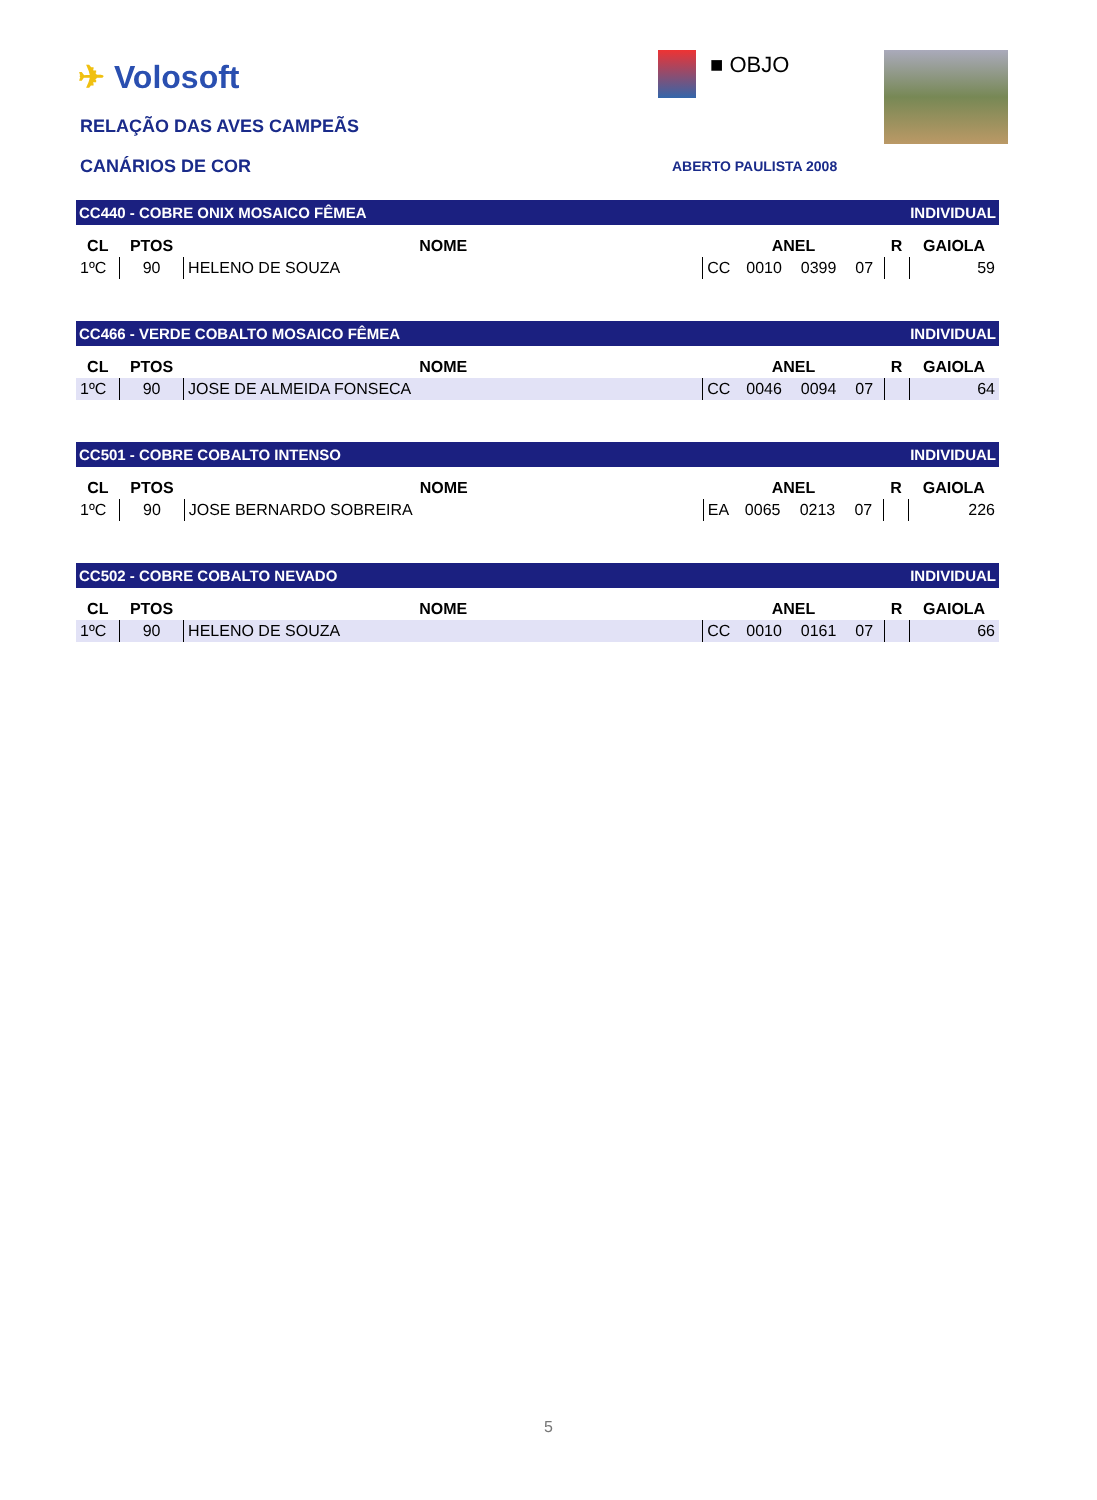✈ Volosoft ■ OBJO
RELAÇÃO DAS AVES CAMPEÃS
CANÁRIOS DE COR ABERTO PAULISTA 2008
| CC440 - COBRE ONIX MOSAICO FÊMEA | | | | | | | | INDIVIDUAL | |
| CL | PTOS | NOME | | ANEL | | | | R | GAIOLA |
| 1ºC | 90 | HELENO DE SOUZA | | CC | 0010 | 0399 | 07 | | 59 |
| CC466 - VERDE COBALTO MOSAICO FÊMEA | | | | | | | | INDIVIDUAL | |
| CL | PTOS | NOME | | ANEL | | | | R | GAIOLA |
| 1ºC | 90 | JOSE DE ALMEIDA FONSECA | | CC | 0046 | 0094 | 07 | | 64 |
| CC501 - COBRE COBALTO INTENSO | | | | | | | | INDIVIDUAL | |
| CL | PTOS | NOME | | ANEL | | | | R | GAIOLA |
| 1ºC | 90 | JOSE BERNARDO SOBREIRA | | EA | 0065 | 0213 | 07 | | 226 |
| CC502 - COBRE COBALTO NEVADO | | | | | | | | INDIVIDUAL | |
| CL | PTOS | NOME | | ANEL | | | | R | GAIOLA |
| 1ºC | 90 | HELENO DE SOUZA | | CC | 0010 | 0161 | 07 | | 66 |
5